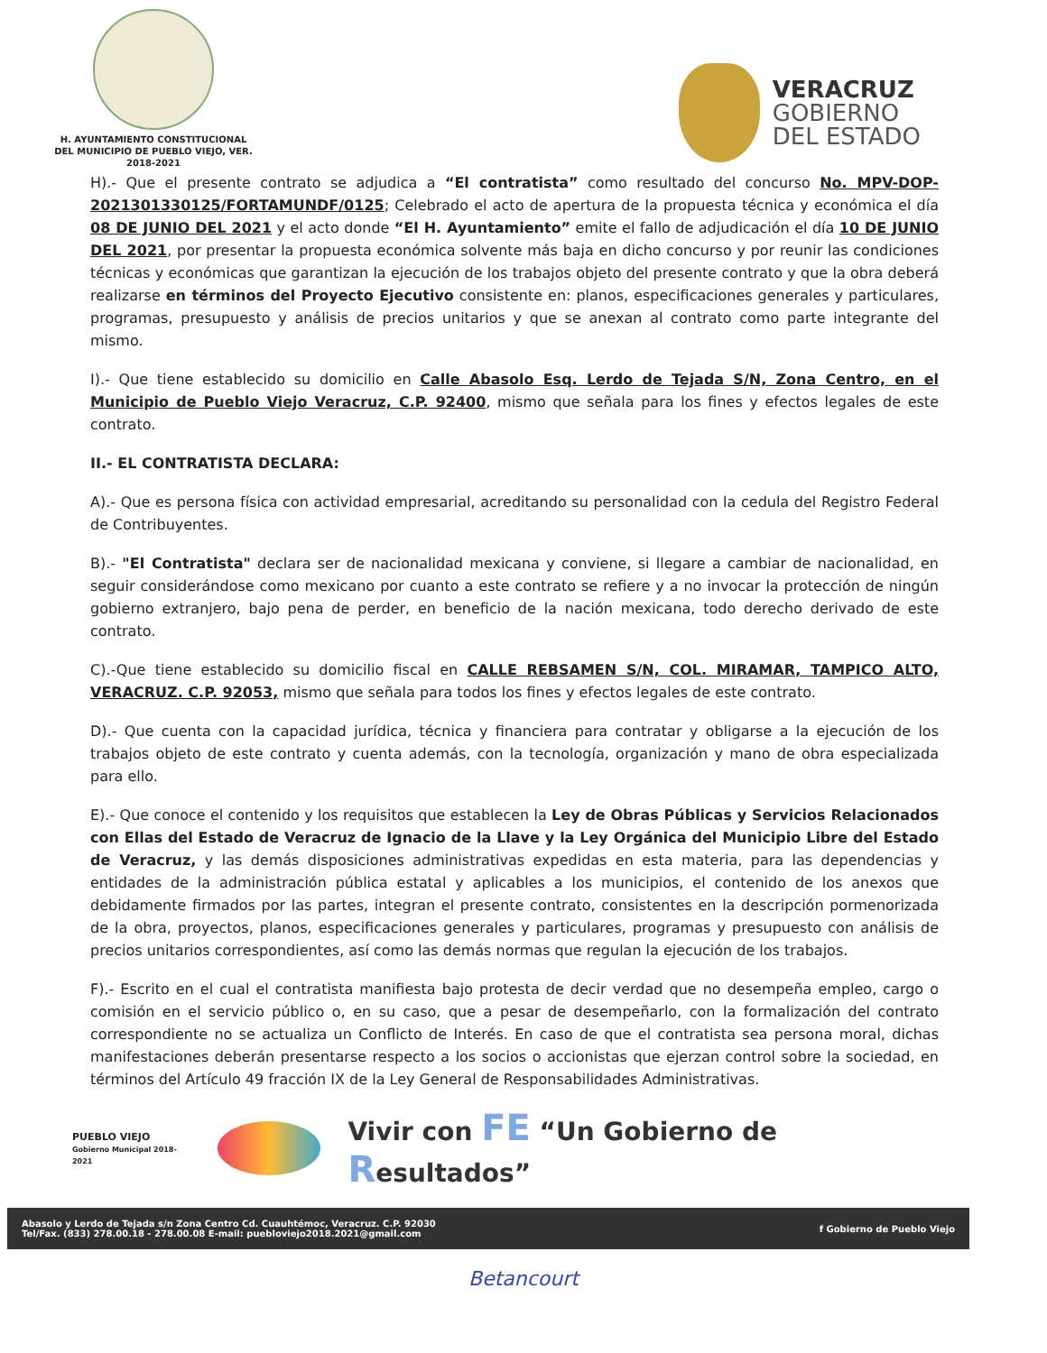H. AYUNTAMIENTO CONSTITUCIONAL
DEL MUNICIPIO DE PUEBLO VIEJO, VER.
2018-2021
VERACRUZ
GOBIERNO
DEL ESTADO
H).- Que el presente contrato se adjudica a “El contratista” como resultado del concurso No. MPV-DOP-2021301330125/FORTAMUNDF/0125; Celebrado el acto de apertura de la propuesta técnica y económica el día 08 DE JUNIO DEL 2021 y el acto donde “El H. Ayuntamiento” emite el fallo de adjudicación el día 10 DE JUNIO DEL 2021, por presentar la propuesta económica solvente más baja en dicho concurso y por reunir las condiciones técnicas y económicas que garantizan la ejecución de los trabajos objeto del presente contrato y que la obra deberá realizarse en términos del Proyecto Ejecutivo consistente en: planos, especificaciones generales y particulares, programas, presupuesto y análisis de precios unitarios y que se anexan al contrato como parte integrante del mismo.
I).- Que tiene establecido su domicilio en Calle Abasolo Esq. Lerdo de Tejada S/N, Zona Centro, en el Municipio de Pueblo Viejo Veracruz, C.P. 92400, mismo que señala para los fines y efectos legales de este contrato.
II.- EL CONTRATISTA DECLARA:
A).- Que es persona física con actividad empresarial, acreditando su personalidad con la cedula del Registro Federal de Contribuyentes.
B).- "El Contratista" declara ser de nacionalidad mexicana y conviene, si llegare a cambiar de nacionalidad, en seguir considerándose como mexicano por cuanto a este contrato se refiere y a no invocar la protección de ningún gobierno extranjero, bajo pena de perder, en beneficio de la nación mexicana, todo derecho derivado de este contrato.
C).-Que tiene establecido su domicilio fiscal en CALLE REBSAMEN S/N, COL. MIRAMAR, TAMPICO ALTO, VERACRUZ. C.P. 92053, mismo que señala para todos los fines y efectos legales de este contrato.
D).- Que cuenta con la capacidad jurídica, técnica y financiera para contratar y obligarse a la ejecución de los trabajos objeto de este contrato y cuenta además, con la tecnología, organización y mano de obra especializada para ello.
E).- Que conoce el contenido y los requisitos que establecen la Ley de Obras Públicas y Servicios Relacionados con Ellas del Estado de Veracruz de Ignacio de la Llave y la Ley Orgánica del Municipio Libre del Estado de Veracruz, y las demás disposiciones administrativas expedidas en esta materia, para las dependencias y entidades de la administración pública estatal y aplicables a los municipios, el contenido de los anexos que debidamente firmados por las partes, integran el presente contrato, consistentes en la descripción pormenorizada de la obra, proyectos, planos, especificaciones generales y particulares, programas y presupuesto con análisis de precios unitarios correspondientes, así como las demás normas que regulan la ejecución de los trabajos.
F).- Escrito en el cual el contratista manifiesta bajo protesta de decir verdad que no desempeña empleo, cargo o comisión en el servicio público o, en su caso, que a pesar de desempeñarlo, con la formalización del contrato correspondiente no se actualiza un Conflicto de Interés. En caso de que el contratista sea persona moral, dichas manifestaciones deberán presentarse respecto a los socios o accionistas que ejerzan control sobre la sociedad, en términos del Artículo 49 fracción IX de la Ley General de Responsabilidades Administrativas.
PUEBLO VIEJO
Gobierno Municipal 2018-2021
Vivir con FE “Un Gobierno de Resultados”
Abasolo y Lerdo de Tejada s/n Zona Centro Cd. Cuauhtémoc, Veracruz. C.P. 92030
Tel/Fax. (833) 278.00.18 - 278.00.08 E-mail: puebloviejo2018.2021@gmail.com
f Gobierno de Pueblo Viejo
Betancourt